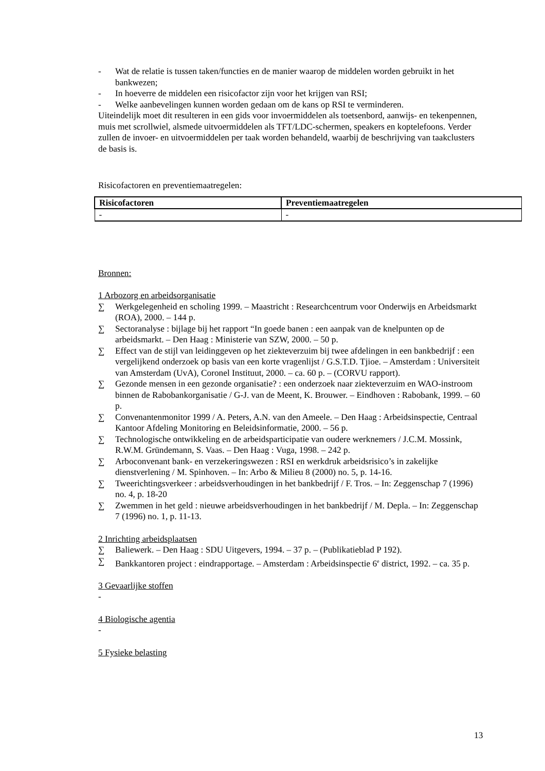- Wat de relatie is tussen taken/functies en de manier waarop de middelen worden gebruikt in het bankwezen;
- In hoeverre de middelen een risicofactor zijn voor het krijgen van RSI;
- Welke aanbevelingen kunnen worden gedaan om de kans op RSI te verminderen.
Uiteindelijk moet dit resulteren in een gids voor invoermiddelen als toetsenbord, aanwijs- en tekenpennen, muis met scrollwiel, alsmede uitvoermiddelen als TFT/LDC-schermen, speakers en koptelefoons. Verder zullen de invoer- en uitvoermiddelen per taak worden behandeld, waarbij de beschrijving van taakclusters de basis is.
Risicofactoren en preventiemaatregelen:
| Risicofactoren | Preventiemaatregelen |
| --- | --- |
| - | - |
Bronnen:
1 Arbozorg en arbeidsorganisatie
∑ Werkgelegenheid en scholing 1999. – Maastricht : Researchcentrum voor Onderwijs en Arbeidsmarkt (ROA), 2000. – 144 p.
∑ Sectoranalyse : bijlage bij het rapport “In goede banen : een aanpak van de knelpunten op de arbeidsmarkt. – Den Haag : Ministerie van SZW, 2000. – 50 p.
∑ Effect van de stijl van leidinggeven op het ziekteverzuim bij twee afdelingen in een bankbedrijf : een vergelijkend onderzoek op basis van een korte vragenlijst / G.S.T.D. Tjioe. – Amsterdam : Universiteit van Amsterdam (UvA), Coronel Instituut, 2000. – ca. 60 p. – (CORVU rapport).
∑ Gezonde mensen in een gezonde organisatie? : een onderzoek naar ziekteverzuim en WAO-instroom binnen de Rabobankorganisatie / G-J. van de Meent, K. Brouwer. – Eindhoven : Rabobank, 1999. – 60 p.
∑ Convenantenmonitor 1999 / A. Peters, A.N. van den Ameele. – Den Haag : Arbeidsinspectie, Centraal Kantoor Afdeling Monitoring en Beleidsinformatie, 2000. – 56 p.
∑ Technologische ontwikkeling en de arbeidsparticipatie van oudere werknemers / J.C.M. Mossink, R.W.M. Gründemann, S. Vaas. – Den Haag : Vuga, 1998. – 242 p.
∑ Arboconvenant bank- en verzekeringswezen : RSI en werkdruk arbeidsrisico’s in zakelijke dienstverlening / M. Spinhoven. – In: Arbo & Milieu 8 (2000) no. 5, p. 14-16.
∑ Tweerichtingsverkeer : arbeidsverhoudingen in het bankbedrijf / F. Tros. – In: Zeggenschap 7 (1996) no. 4, p. 18-20
∑ Zwemmen in het geld : nieuwe arbeidsverhoudingen in het bankbedrijf / M. Depla. – In: Zeggenschap 7 (1996) no. 1, p. 11-13.
2 Inrichting arbeidsplaatsen
∑ Baliewerk. – Den Haag : SDU Uitgevers, 1994. – 37 p. – (Publikatieblad P 192).
∑ Bankkantoren project : eindrapportage. – Amsterdam : Arbeidsinspectie 6<sup>e</sup> district, 1992. – ca. 35 p.
3 Gevaarlijke stoffen
-
4 Biologische agentia
-
5 Fysieke belasting
13